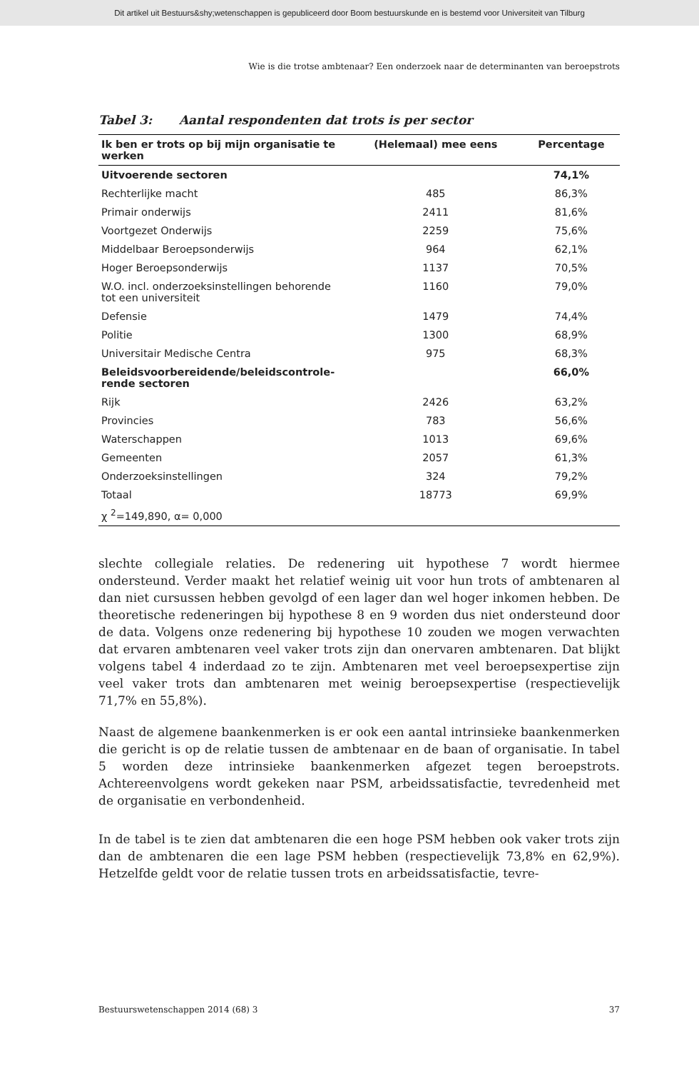Dit artikel uit Bestuurs&shy;wetenschappen is gepubliceerd door Boom bestuurskunde en is bestemd voor Universiteit van Tilburg
Wie is die trotse ambtenaar? Een onderzoek naar de determinanten van beroepstrots
Tabel 3: Aantal respondenten dat trots is per sector
| Ik ben er trots op bij mijn organisatie te werken | (Helemaal) mee eens | Percentage |
| --- | --- | --- |
| Uitvoerende sectoren | | 74,1% |
| Rechterlijke macht | 485 | 86,3% |
| Primair onderwijs | 2411 | 81,6% |
| Voortgezet Onderwijs | 2259 | 75,6% |
| Middelbaar Beroepsonderwijs | 964 | 62,1% |
| Hoger Beroepsonderwijs | 1137 | 70,5% |
| W.O. incl. onderzoeksinstellingen behorende tot een universiteit | 1160 | 79,0% |
| Defensie | 1479 | 74,4% |
| Politie | 1300 | 68,9% |
| Universitair Medische Centra | 975 | 68,3% |
| Beleidsvoorbereidende/beleidscontrole-rende sectoren | | 66,0% |
| Rijk | 2426 | 63,2% |
| Provincies | 783 | 56,6% |
| Waterschappen | 1013 | 69,6% |
| Gemeenten | 2057 | 61,3% |
| Onderzoeksinstellingen | 324 | 79,2% |
| Totaal | 18773 | 69,9% |
| χ <sup>2</sup>=149,890, α= 0,000 | | |
slechte collegiale relaties. De redenering uit hypothese 7 wordt hiermee ondersteund. Verder maakt het relatief weinig uit voor hun trots of ambtenaren al dan niet cursussen hebben gevolgd of een lager dan wel hoger inkomen hebben. De theoretische redeneringen bij hypothese 8 en 9 worden dus niet ondersteund door de data. Volgens onze redenering bij hypothese 10 zouden we mogen verwachten dat ervaren ambtenaren veel vaker trots zijn dan onervaren ambtenaren. Dat blijkt volgens tabel 4 inderdaad zo te zijn. Ambtenaren met veel beroepsexpertise zijn veel vaker trots dan ambtenaren met weinig beroepsexpertise (respectievelijk 71,7% en 55,8%).
Naast de algemene baankenmerken is er ook een aantal intrinsieke baankenmerken die gericht is op de relatie tussen de ambtenaar en de baan of organisatie. In tabel 5 worden deze intrinsieke baankenmerken afgezet tegen beroepstrots. Achtereenvolgens wordt gekeken naar PSM, arbeidssatisfactie, tevredenheid met de organisatie en verbondenheid.
In de tabel is te zien dat ambtenaren die een hoge PSM hebben ook vaker trots zijn dan de ambtenaren die een lage PSM hebben (respectievelijk 73,8% en 62,9%). Hetzelfde geldt voor de relatie tussen trots en arbeidssatisfactie, tevre-
Bestuurswetenschappen 2014 (68) 3 37